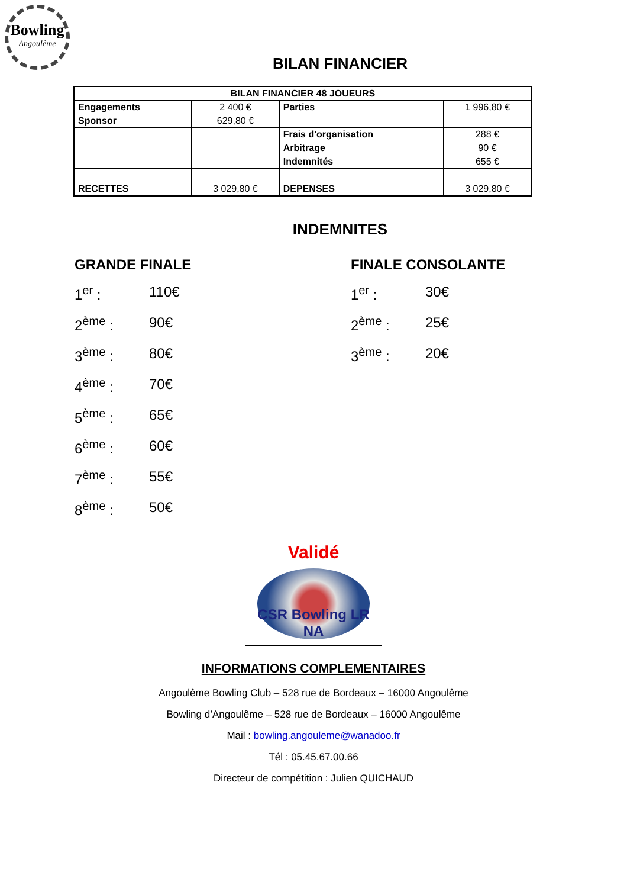Bowling
Angoulême
BILAN FINANCIER
| BILAN FINANCIER 48 JOUEURS | | | |
| Engagements | 2 400 € | Parties | 1 996,80 € |
| Sponsor | 629,80 € | | |
| | | Frais d'organisation | 288 € |
| | | Arbitrage | 90 € |
| | | Indemnités | 655 € |
| RECETTES | 3 029,80 € | DEPENSES | 3 029,80 € |
INDEMNITES
GRANDE FINALE
1<sup>er</sup> : 110€
2<sup>ème</sup> : 90€
3<sup>ème</sup> : 80€
4<sup>ème</sup> : 70€
5<sup>ème</sup> : 65€
6<sup>ème</sup> : 60€
7<sup>ème</sup> : 55€
8<sup>ème</sup> : 50€
FINALE CONSOLANTE
1<sup>er</sup> : 30€
2<sup>ème</sup> : 25€
3<sup>ème</sup> : 20€
Validé
CSR Bowling LR NA
INFORMATIONS COMPLEMENTAIRES
Angoulême Bowling Club – 528 rue de Bordeaux – 16000 Angoulême
Bowling d’Angoulême – 528 rue de Bordeaux – 16000 Angoulême
Mail : bowling.angouleme@wanadoo.fr
Tél : 05.45.67.00.66
Directeur de compétition : Julien QUICHAUD